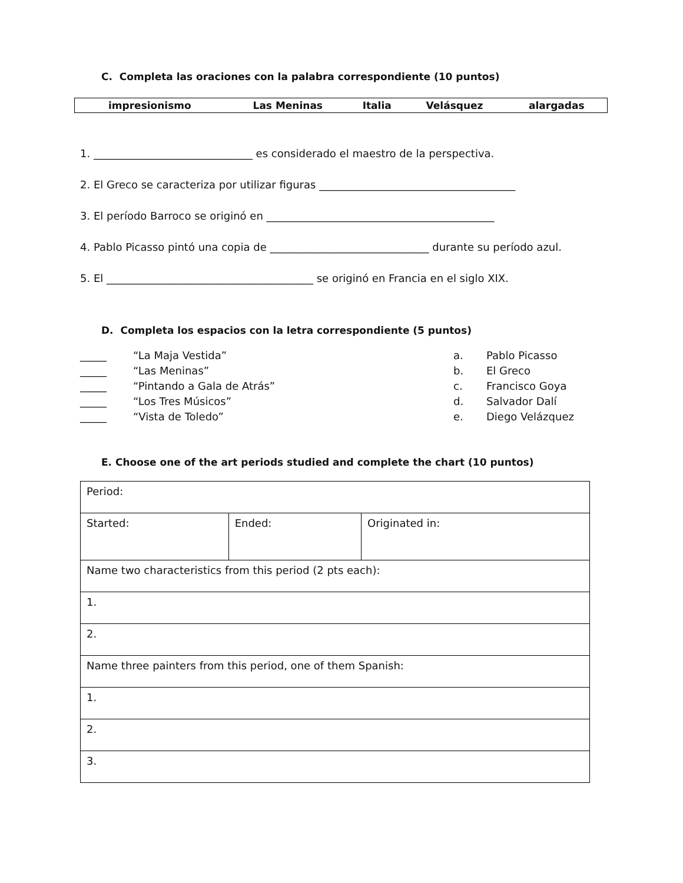C. Completa las oraciones con la palabra correspondiente (10 puntos)
| impresionismo | Las Meninas | Italia | Velásquez | alargadas |
1. ______________________________ es considerado el maestro de la perspectiva.
2. El Greco se caracteriza por utilizar figuras _____________________________________
3. El período Barroco se originó en ___________________________________________
4. Pablo Picasso pintó una copia de ______________________________ durante su período azul.
5. El _______________________________________ se originó en Francia en el siglo XIX.
D. Completa los espacios con la letra correspondiente (5 puntos)
| _____ | “La Maja Vestida” | a. | Pablo Picasso |
| _____ | “Las Meninas” | b. | El Greco |
| _____ | “Pintando a Gala de Atrás” | c. | Francisco Goya |
| _____ | “Los Tres Músicos” | d. | Salvador Dalí |
| _____ | “Vista de Toledo” | e. | Diego Velázquez |
E. Choose one of the art periods studied and complete the chart (10 puntos)
| Period: | | |
| Started: | Ended: | Originated in: |
| Name two characteristics from this period (2 pts each): | | |
| 1. | | |
| 2. | | |
| Name three painters from this period, one of them Spanish: | | |
| 1. | | |
| 2. | | |
| 3. | | |